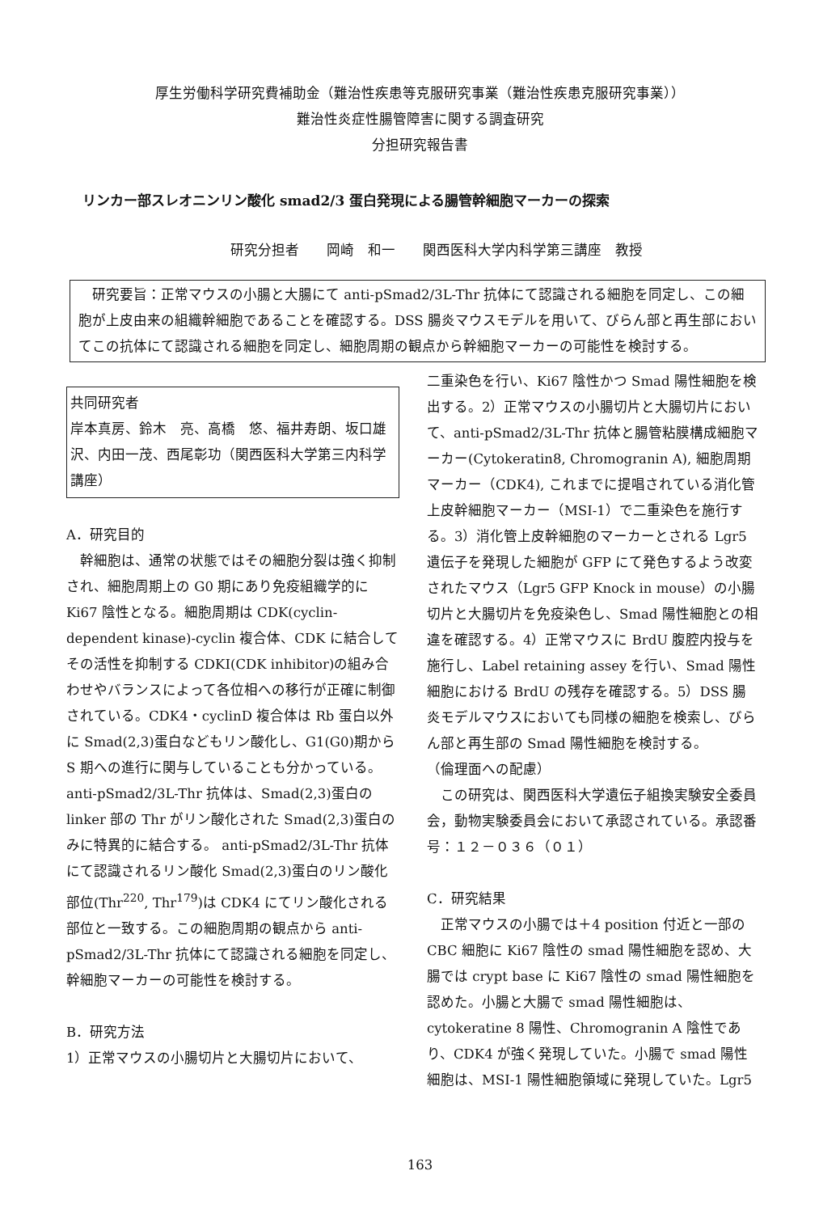厚生労働科学研究費補助金（難治性疾患等克服研究事業（難治性疾患克服研究事業））
難治性炎症性腸管障害に関する調査研究
分担研究報告書
リンカー部スレオニンリン酸化 smad2/3 蛋白発現による腸管幹細胞マーカーの探索
研究分担者　　岡崎　和一　　関西医科大学内科学第三講座　教授
　研究要旨：正常マウスの小腸と大腸にて anti-pSmad2/3L-Thr 抗体にて認識される細胞を同定し、この細胞が上皮由来の組織幹細胞であることを確認する。DSS 腸炎マウスモデルを用いて、びらん部と再生部においてこの抗体にて認識される細胞を同定し、細胞周期の観点から幹細胞マーカーの可能性を検討する。
共同研究者
岸本真房、鈴木　亮、高橋　悠、福井寿朗、坂口雄沢、内田一茂、西尾彰功（関西医科大学第三内科学講座）
A．研究目的
　幹細胞は、通常の状態ではその細胞分裂は強く抑制され、細胞周期上の G0 期にあり免疫組織学的に Ki67 陰性となる。細胞周期は CDK(cyclin-dependent kinase)-cyclin 複合体、CDK に結合してその活性を抑制する CDKI(CDK inhibitor)の組み合わせやバランスによって各位相への移行が正確に制御されている。CDK4・cyclinD 複合体は Rb 蛋白以外に Smad(2,3)蛋白などもリン酸化し、G1(G0)期から S 期への進行に関与していることも分かっている。anti-pSmad2/3L-Thr 抗体は、Smad(2,3)蛋白の linker 部の Thr がリン酸化された Smad(2,3)蛋白のみに特異的に結合する。 anti-pSmad2/3L-Thr 抗体にて認識されるリン酸化 Smad(2,3)蛋白のリン酸化部位(Thr<sup>220</sup>, Thr<sup>179</sup>)は CDK4 にてリン酸化される部位と一致する。この細胞周期の観点から anti-pSmad2/3L-Thr 抗体にて認識される細胞を同定し、幹細胞マーカーの可能性を検討する。
B．研究方法
1）正常マウスの小腸切片と大腸切片において、
二重染色を行い、Ki67 陰性かつ Smad 陽性細胞を検出する。2）正常マウスの小腸切片と大腸切片において、anti-pSmad2/3L-Thr 抗体と腸管粘膜構成細胞マーカー(Cytokeratin8, Chromogranin A), 細胞周期マーカー（CDK4), これまでに提唱されている消化管上皮幹細胞マーカー（MSI-1）で二重染色を施行する。3）消化管上皮幹細胞のマーカーとされる Lgr5 遺伝子を発現した細胞が GFP にて発色するよう改変されたマウス（Lgr5 GFP Knock in mouse）の小腸切片と大腸切片を免疫染色し、Smad 陽性細胞との相違を確認する。4）正常マウスに BrdU 腹腔内投与を施行し、Label retaining assey を行い、Smad 陽性細胞における BrdU の残存を確認する。5）DSS 腸炎モデルマウスにおいても同様の細胞を検索し、びらん部と再生部の Smad 陽性細胞を検討する。
（倫理面への配慮）
　この研究は、関西医科大学遺伝子組換実験安全委員会，動物実験委員会において承認されている。承認番号：１２－０３６（０１）
C．研究結果
　正常マウスの小腸では＋4 position 付近と一部の CBC 細胞に Ki67 陰性の smad 陽性細胞を認め、大腸では crypt base に Ki67 陰性の smad 陽性細胞を認めた。小腸と大腸で smad 陽性細胞は、cytokeratine 8 陽性、Chromogranin A 陰性であり、CDK4 が強く発現していた。小腸で smad 陽性細胞は、MSI-1 陽性細胞領域に発現していた。Lgr5
163